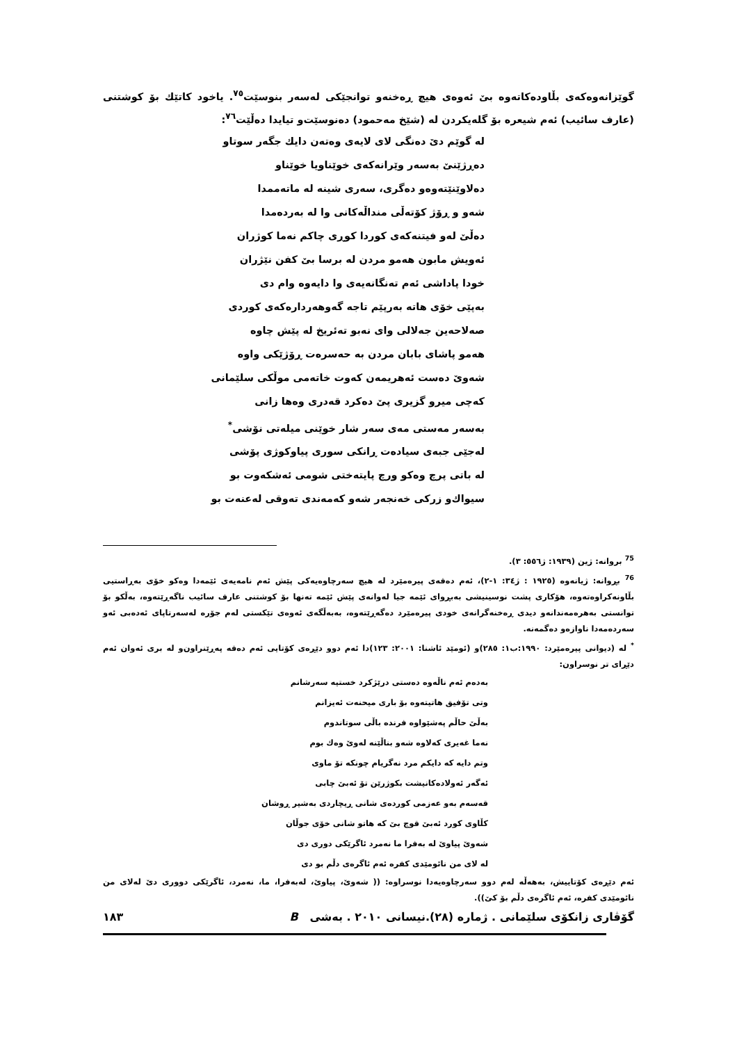گوێزانەوەکەی بڵاودەکاتەوە بێ ئەوەی هیچ ڕەخنەو توانجێکی لەسەر بنوسێت<sup>٧٥</sup>. یاخود کاتێك بۆ کوشتنی (عارف سائیب) ئەم شیعرە بۆ گلەیکردن لە (شێخ مەحمود) دەنوسێت‌و تیایدا دەڵێت<sup>٧٦</sup>:
لە گوێم دێ دەنگی لای لایەی وەتەن دایك جگەر سوتاو
دەڕژێنێ بەسەر وێرانەکەی خوێناویا خوێناو
دەلاوێنێتەوەو دەگری، سەری شینە لە ماتەممدا
شەو و ڕۆژ کۆتەڵی منداڵەکانی وا لە بەردەمدا
دەڵێ لەو فیتنەکەی کوردا کوڕی چاکم نەما کوژران
ئەویش مابون هەمو مردن لە برسا بێ کفن نێژران
خودا پاداشی ئەم تەنگانەیەی وا دایەوە وام دی
بەپێی خۆی هاتە بەرپێم تاجە گەوهەردارەکەی کوردی
صەلاحەین جەلالی وای نەبو تەئریخ لە پێش چاوە
هەمو پاشای بابان مردن بە حەسرەت ڕۆژێکی واوە
شەوێ دەست ئەهریمەن کەوت خاتەمی موڵکی سلێمانی
کەچی میرو گزیری پێ دەکرد قەدری وەها زانی
بەسەر مەستی مەی سەر شار خوێنی میلەتی نۆشی<sup>*</sup>
لەجێی جبەی سیادەت ڕانکی سوری پیاوکوژی پۆشی
لە باتی پرچ وەکو ورچ پایتەختی شومی ئەشکەوت بو
سیواك‌و زرکی خەنجەر شەو کەمەندی تەوقی لەعنەت بو
<sup>75</sup> بروانە: ژین (١٩٣٩: ژ٥٥٦: ٣).
<sup>76</sup> بڕوانە: ژیانەوە (١٩٢٥ : ژ٣٤: ١-٢)، ئەم دەقەی پیرەمێرد لە هیچ سەرچاوەیەکی پێش ئەم نامەیەی ئێمەدا وەکو خۆی بەڕاستیی بڵاونەکراوەتەوە، هۆکاری پشت نوسینیشی بەبڕوای ئێمە جیا لەوانەی پێش ئێمە تەنها بۆ کوشتنی عارف سائیب ناگەڕێتەوە، بەڵکو بۆ توانستی بەهرەمەندانەو دیدی ڕەخنەگرانەی خودی پیرەمێرد دەگەڕێتەوە، بەبەڵگەی ئەوەی تێکستی لەم جۆرە لەسەرتاپای ئەدەبی ئەو سەردەمەدا ناوازەو دەگمەنە.
<sup>*</sup> لە (دیوانی پیرەمێرد: ١٩٩٠:ب١: ٢٨٥)و (ئومێد ئاشنا: ٢٠٠١: ١٢٣)دا ئەم دوو دێڕەی کۆتایی ئەم دەقە پەڕێنراون‌و لە بری ئەوان ئەم دێڕای تر نوسراون:
بەدەم ئەم ناڵەوە دەستی درێژکرد خستیە سەرشانم
وتی تۆفیق هاتیتەوە بۆ باری میحنەت ئەیزانم
بەڵێ حاڵم پەشێواوە فرندە باڵی سوتاندوم
نەما غەیری کەلاوە شەو بناڵێنە لەوێ وەك بوم
وتم دایە کە دایکم مرد نەگریام چونکە تۆ ماوی
ئەگەر ئەولادەکانیشت بکوژرێن تۆ ئەبێ چابی
قەسەم بەو عەزمی کوردەی شانی ڕیچاردی بەشیر ڕوشان
کڵاوی کورد ئەبێ قوچ بێ کە هاتو شانی خۆی جوڵان
شەوێ پیاوێ لە بەفرا ما نەمرد ئاگرێکی دوری دی
لە لای من نائومێدی کفرە ئەم ئاگرەی دڵم بو دی
ئەم دێڕەی کۆتاییش، بەهەڵە لەم دوو سەرچاوەیەدا نوسراوە: (( شەوێ، پیاوێ، لەبەفرا، ما، نەمرد، ئاگرێکی دووری دێ لەلای من نائومێدی کفرە، ئەم ئاگرەی دڵم بۆ کێ)).
گۆڤاری زانکۆی سلێمانی . ژمارە (٢٨).نیسانی ٢٠١٠ . بەشی B ١٨٣